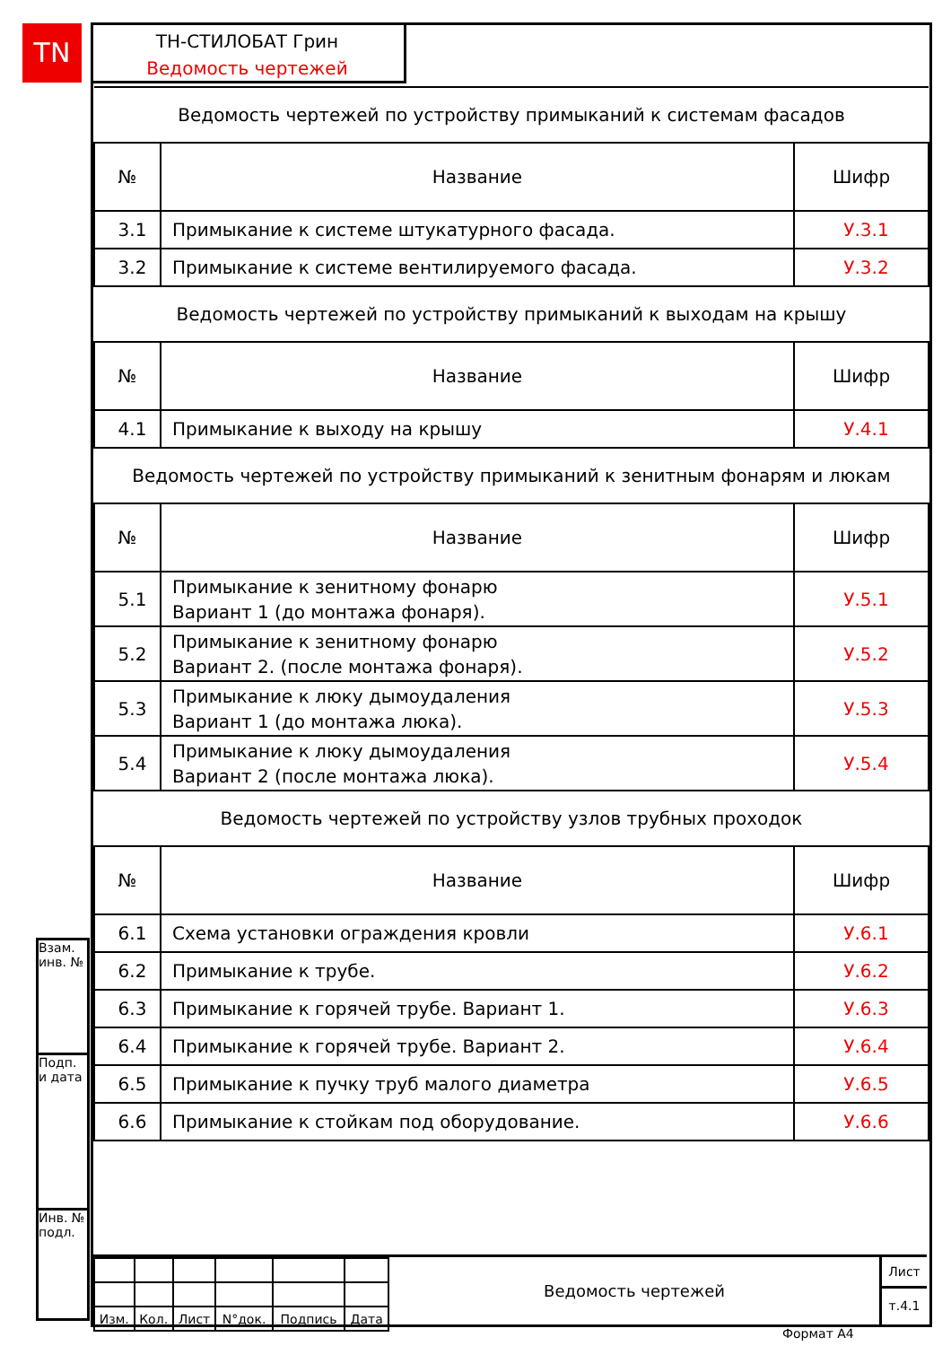TN
ТН-СТИЛОБАТ Грин
Ведомость чертежей
| Ведомость чертежей по устройству примыканий к системам фасадов | | |
| № | Название | Шифр |
| 3.1 | Примыкание к системе штукатурного фасада. | У.3.1 |
| 3.2 | Примыкание к системе вентилируемого фасада. | У.3.2 |
| Ведомость чертежей по устройству примыканий к выходам на крышу | | |
| № | Название | Шифр |
| 4.1 | Примыкание к выходу на крышу | У.4.1 |
| Ведомость чертежей по устройству примыканий к зенитным фонарям и люкам | | |
| № | Название | Шифр |
| 5.1 | Примыкание к зенитному фонарю Вариант 1 (до монтажа фонаря). | У.5.1 |
| 5.2 | Примыкание к зенитному фонарю Вариант 2. (после монтажа фонаря). | У.5.2 |
| 5.3 | Примыкание к люку дымоудаления Вариант 1 (до монтажа люка). | У.5.3 |
| 5.4 | Примыкание к люку дымоудаления Вариант 2 (после монтажа люка). | У.5.4 |
| Ведомость чертежей по устройству узлов трубных проходок | | |
| № | Название | Шифр |
| 6.1 | Схема установки ограждения кровли | У.6.1 |
| 6.2 | Примыкание к трубе. | У.6.2 |
| 6.3 | Примыкание к горячей трубе. Вариант 1. | У.6.3 |
| 6.4 | Примыкание к горячей трубе. Вариант 2. | У.6.4 |
| 6.5 | Примыкание к пучку труб малого диаметра | У.6.5 |
| 6.6 | Примыкание к стойкам под оборудование. | У.6.6 |
Взам. инв. №
Подп. и дата
Инв. № подл.
| Изм. | Кол. | Лист | N°док. | Подпись | Дата |
Ведомость чертежей
Лист
т.4.1
Формат А4